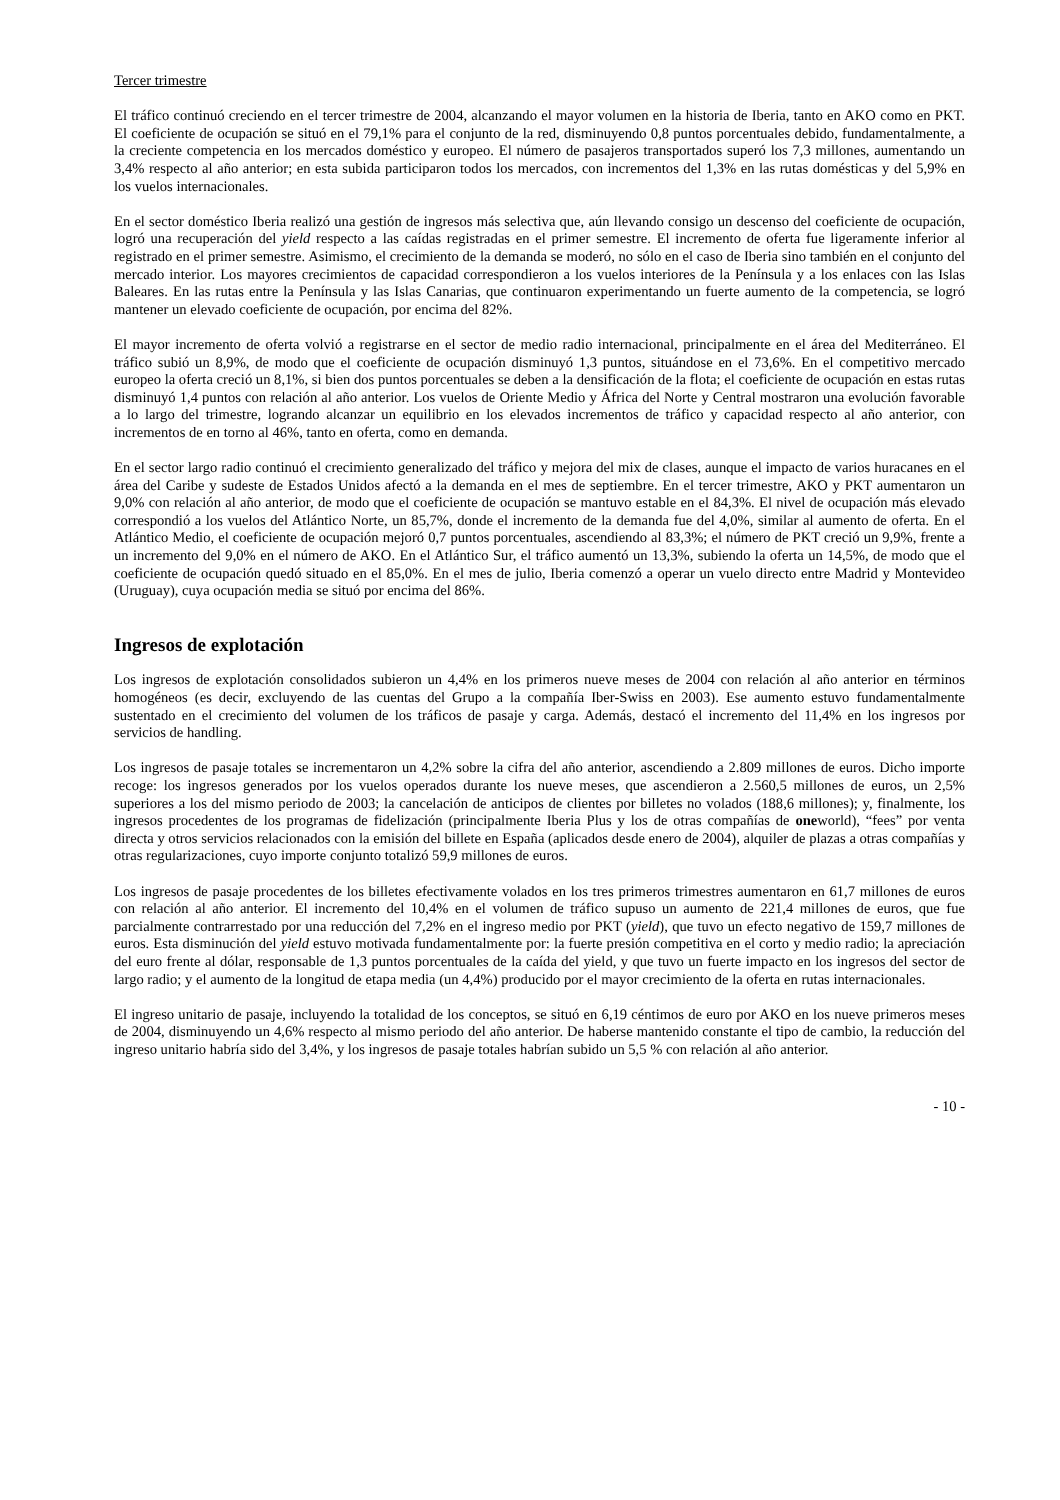Tercer trimestre
El tráfico continuó creciendo en el tercer trimestre de 2004, alcanzando el mayor volumen en la historia de Iberia, tanto en AKO como en PKT. El coeficiente de ocupación se situó en el 79,1% para el conjunto de la red, disminuyendo 0,8 puntos porcentuales debido, fundamentalmente, a la creciente competencia en los mercados doméstico y europeo. El número de pasajeros transportados superó los 7,3 millones, aumentando un 3,4% respecto al año anterior; en esta subida participaron todos los mercados, con incrementos del 1,3% en las rutas domésticas y del 5,9% en los vuelos internacionales.
En el sector doméstico Iberia realizó una gestión de ingresos más selectiva que, aún llevando consigo un descenso del coeficiente de ocupación, logró una recuperación del yield respecto a las caídas registradas en el primer semestre. El incremento de oferta fue ligeramente inferior al registrado en el primer semestre. Asimismo, el crecimiento de la demanda se moderó, no sólo en el caso de Iberia sino también en el conjunto del mercado interior. Los mayores crecimientos de capacidad correspondieron a los vuelos interiores de la Península y a los enlaces con las Islas Baleares. En las rutas entre la Península y las Islas Canarias, que continuaron experimentando un fuerte aumento de la competencia, se logró mantener un elevado coeficiente de ocupación, por encima del 82%.
El mayor incremento de oferta volvió a registrarse en el sector de medio radio internacional, principalmente en el área del Mediterráneo. El tráfico subió un 8,9%, de modo que el coeficiente de ocupación disminuyó 1,3 puntos, situándose en el 73,6%. En el competitivo mercado europeo la oferta creció un 8,1%, si bien dos puntos porcentuales se deben a la densificación de la flota; el coeficiente de ocupación en estas rutas disminuyó 1,4 puntos con relación al año anterior. Los vuelos de Oriente Medio y África del Norte y Central mostraron una evolución favorable a lo largo del trimestre, logrando alcanzar un equilibrio en los elevados incrementos de tráfico y capacidad respecto al año anterior, con incrementos de en torno al 46%, tanto en oferta, como en demanda.
En el sector largo radio continuó el crecimiento generalizado del tráfico y mejora del mix de clases, aunque el impacto de varios huracanes en el área del Caribe y sudeste de Estados Unidos afectó a la demanda en el mes de septiembre. En el tercer trimestre, AKO y PKT aumentaron un 9,0% con relación al año anterior, de modo que el coeficiente de ocupación se mantuvo estable en el 84,3%. El nivel de ocupación más elevado correspondió a los vuelos del Atlántico Norte, un 85,7%, donde el incremento de la demanda fue del 4,0%, similar al aumento de oferta. En el Atlántico Medio, el coeficiente de ocupación mejoró 0,7 puntos porcentuales, ascendiendo al 83,3%; el número de PKT creció un 9,9%, frente a un incremento del 9,0% en el número de AKO. En el Atlántico Sur, el tráfico aumentó un 13,3%, subiendo la oferta un 14,5%, de modo que el coeficiente de ocupación quedó situado en el 85,0%. En el mes de julio, Iberia comenzó a operar un vuelo directo entre Madrid y Montevideo (Uruguay), cuya ocupación media se situó por encima del 86%.
Ingresos de explotación
Los ingresos de explotación consolidados subieron un 4,4% en los primeros nueve meses de 2004 con relación al año anterior en términos homogéneos (es decir, excluyendo de las cuentas del Grupo a la compañía Iber-Swiss en 2003). Ese aumento estuvo fundamentalmente sustentado en el crecimiento del volumen de los tráficos de pasaje y carga. Además, destacó el incremento del 11,4% en los ingresos por servicios de handling.
Los ingresos de pasaje totales se incrementaron un 4,2% sobre la cifra del año anterior, ascendiendo a 2.809 millones de euros. Dicho importe recoge: los ingresos generados por los vuelos operados durante los nueve meses, que ascendieron a 2.560,5 millones de euros, un 2,5% superiores a los del mismo periodo de 2003; la cancelación de anticipos de clientes por billetes no volados (188,6 millones); y, finalmente, los ingresos procedentes de los programas de fidelización (principalmente Iberia Plus y los de otras compañías de oneworld), “fees” por venta directa y otros servicios relacionados con la emisión del billete en España (aplicados desde enero de 2004), alquiler de plazas a otras compañías y otras regularizaciones, cuyo importe conjunto totalizó 59,9 millones de euros.
Los ingresos de pasaje procedentes de los billetes efectivamente volados en los tres primeros trimestres aumentaron en 61,7 millones de euros con relación al año anterior. El incremento del 10,4% en el volumen de tráfico supuso un aumento de 221,4 millones de euros, que fue parcialmente contrarrestado por una reducción del 7,2% en el ingreso medio por PKT (yield), que tuvo un efecto negativo de 159,7 millones de euros. Esta disminución del yield estuvo motivada fundamentalmente por: la fuerte presión competitiva en el corto y medio radio; la apreciación del euro frente al dólar, responsable de 1,3 puntos porcentuales de la caída del yield, y que tuvo un fuerte impacto en los ingresos del sector de largo radio; y el aumento de la longitud de etapa media (un 4,4%) producido por el mayor crecimiento de la oferta en rutas internacionales.
El ingreso unitario de pasaje, incluyendo la totalidad de los conceptos, se situó en 6,19 céntimos de euro por AKO en los nueve primeros meses de 2004, disminuyendo un 4,6% respecto al mismo periodo del año anterior. De haberse mantenido constante el tipo de cambio, la reducción del ingreso unitario habría sido del 3,4%, y los ingresos de pasaje totales habrían subido un 5,5 % con relación al año anterior.
- 10 -